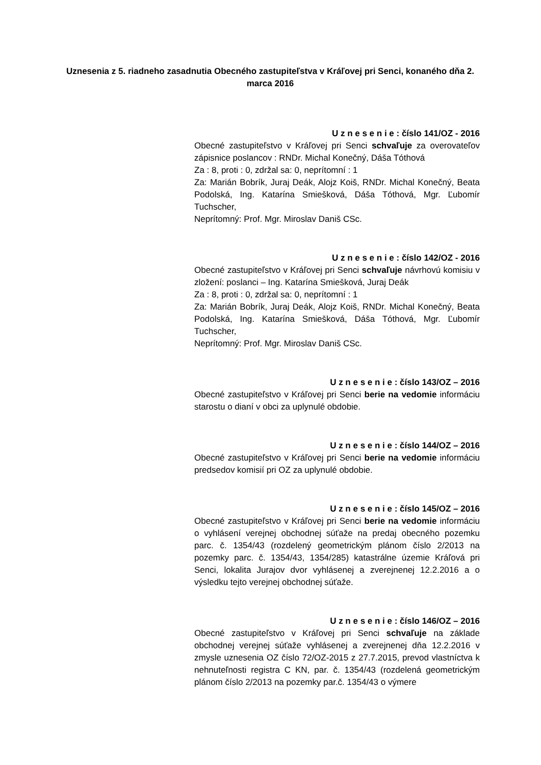Uznesenia z 5. riadneho zasadnutia Obecného zastupiteľstva v Kráľovej pri Senci, konaného dňa 2. marca 2016
U z n e s e n i e : číslo 141/OZ - 2016
Obecné zastupiteľstvo v Kráľovej pri Senci schvaľuje za overovateľov zápisnice poslancov : RNDr. Michal Konečný, Dáša Tóthová
Za : 8, proti : 0, zdržal sa: 0, neprítomní : 1
Za: Marián Bobrík, Juraj Deák, Alojz Koiš, RNDr. Michal Konečný, Beata Podolská, Ing. Katarína Smiešková, Dáša Tóthová, Mgr. Ľubomír Tuchscher,
Neprítomný: Prof. Mgr. Miroslav Daniš CSc.
U z n e s e n i e : číslo 142/OZ - 2016
Obecné zastupiteľstvo v Kráľovej pri Senci schvaľuje návrhovú komisiu v zložení: poslanci – Ing. Katarína Smiešková, Juraj Deák
Za : 8, proti : 0, zdržal sa: 0, neprítomní : 1
Za: Marián Bobrík, Juraj Deák, Alojz Koiš, RNDr. Michal Konečný, Beata Podolská, Ing. Katarína Smiešková, Dáša Tóthová, Mgr. Ľubomír Tuchscher,
Neprítomný: Prof. Mgr. Miroslav Daniš CSc.
U z n e s e n i e : číslo 143/OZ – 2016
Obecné zastupiteľstvo v Kráľovej pri Senci berie na vedomie informáciu starostu o dianí v obci za uplynulé obdobie.
U z n e s e n i e : číslo 144/OZ – 2016
Obecné zastupiteľstvo v Kráľovej pri Senci berie na vedomie informáciu predsedov komisií pri OZ za uplynulé obdobie.
U z n e s e n i e : číslo 145/OZ – 2016
Obecné zastupiteľstvo v Kráľovej pri Senci berie na vedomie informáciu o vyhlásení verejnej obchodnej súťaže na predaj obecného pozemku parc. č. 1354/43 (rozdelený geometrickým plánom číslo 2/2013 na pozemky parc. č. 1354/43, 1354/285) katastrálne územie Kráľová pri Senci, lokalita Jurajov dvor vyhlásenej a zverejnenej 12.2.2016 a o výsledku tejto verejnej obchodnej súťaže.
U z n e s e n i e : číslo 146/OZ – 2016
Obecné zastupiteľstvo v Kráľovej pri Senci schvaľuje na základe obchodnej verejnej súťaže vyhlásenej a zverejnenej dňa 12.2.2016 v zmysle uznesenia OZ číslo 72/OZ-2015 z 27.7.2015, prevod vlastníctva k nehnuteľnosti registra C KN, par. č. 1354/43 (rozdelená geometrickým plánom číslo 2/2013 na pozemky par.č. 1354/43 o výmere